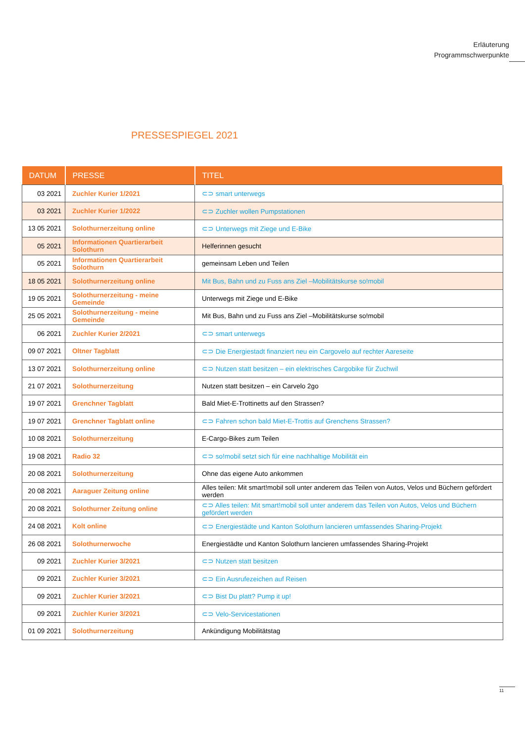Erläuterung
Programmschwerpunkte
PRESSESPIEGEL 2021
| DATUM | PRESSE | TITEL |
| --- | --- | --- |
| 03 2021 | Zuchler Kurier 1/2021 | ⊂⊃ smart unterwegs |
| 03 2021 | Zuchler Kurier 1/2022 | ⊂⊃ Zuchler wollen Pumpstationen |
| 13 05 2021 | Solothurnerzeitung online | ⊂⊃ Unterwegs mit Ziege und E-Bike |
| 05 2021 | Informationen Quartierarbeit Solothurn | Helferinnen gesucht |
| 05 2021 | Informationen Quartierarbeit Solothurn | gemeinsam Leben und Teilen |
| 18 05 2021 | Solothurnerzeitung online | Mit Bus, Bahn und zu Fuss ans Ziel –Mobilitätskurse so!mobil |
| 19 05 2021 | Solothurnerzeitung - meine Gemeinde | Unterwegs mit Ziege und E-Bike |
| 25 05 2021 | Solothurnerzeitung - meine Gemeinde | Mit Bus, Bahn und zu Fuss ans Ziel –Mobilitätskurse so!mobil |
| 06 2021 | Zuchler Kurier 2/2021 | ⊂⊃ smart unterwegs |
| 09 07 2021 | Oltner Tagblatt | ⊂⊃ Die Energiestadt finanziert neu ein Cargovelo auf rechter Aareseite |
| 13 07 2021 | Solothurnerzeitung online | ⊂⊃ Nutzen statt besitzen – ein elektrisches Cargobike für Zuchwil |
| 21 07 2021 | Solothurnerzeitung | Nutzen statt besitzen – ein Carvelo 2go |
| 19 07 2021 | Grenchner Tagblatt | Bald Miet-E-Trottinetts auf den Strassen? |
| 19 07 2021 | Grenchner Tagblatt online | ⊂⊃ Fahren schon bald Miet-E-Trottis auf Grenchens Strassen? |
| 10 08 2021 | Solothurnerzeitung | E-Cargo-Bikes zum Teilen |
| 19 08 2021 | Radio 32 | ⊂⊃ so!mobil setzt sich für eine nachhaltige Mobilität ein |
| 20 08 2021 | Solothurnerzeitung | Ohne das eigene Auto ankommen |
| 20 08 2021 | Aaraguer Zeitung online | Alles teilen: Mit smart!mobil soll unter anderem das Teilen von Autos, Velos und Büchern gefördert werden |
| 20 08 2021 | Solothurner Zeitung online | ⊂⊃ Alles teilen: Mit smart!mobil soll unter anderem das Teilen von Autos, Velos und Büchern gefördert werden |
| 24 08 2021 | Kolt online | ⊂⊃ Energiestädte und Kanton Solothurn lancieren umfassendes Sharing-Projekt |
| 26 08 2021 | Solothurnerwoche | Energiestädte und Kanton Solothurn lancieren umfassendes Sharing-Projekt |
| 09 2021 | Zuchler Kurier 3/2021 | ⊂⊃ Nutzen statt besitzen |
| 09 2021 | Zuchler Kurier 3/2021 | ⊂⊃ Ein Ausrufezeichen auf Reisen |
| 09 2021 | Zuchler Kurier 3/2021 | ⊂⊃ Bist Du platt? Pump it up! |
| 09 2021 | Zuchler Kurier 3/2021 | ⊂⊃ Velo-Servicestationen |
| 01 09 2021 | Solothurnerzeitung | Ankündigung Mobilitätstag |
11